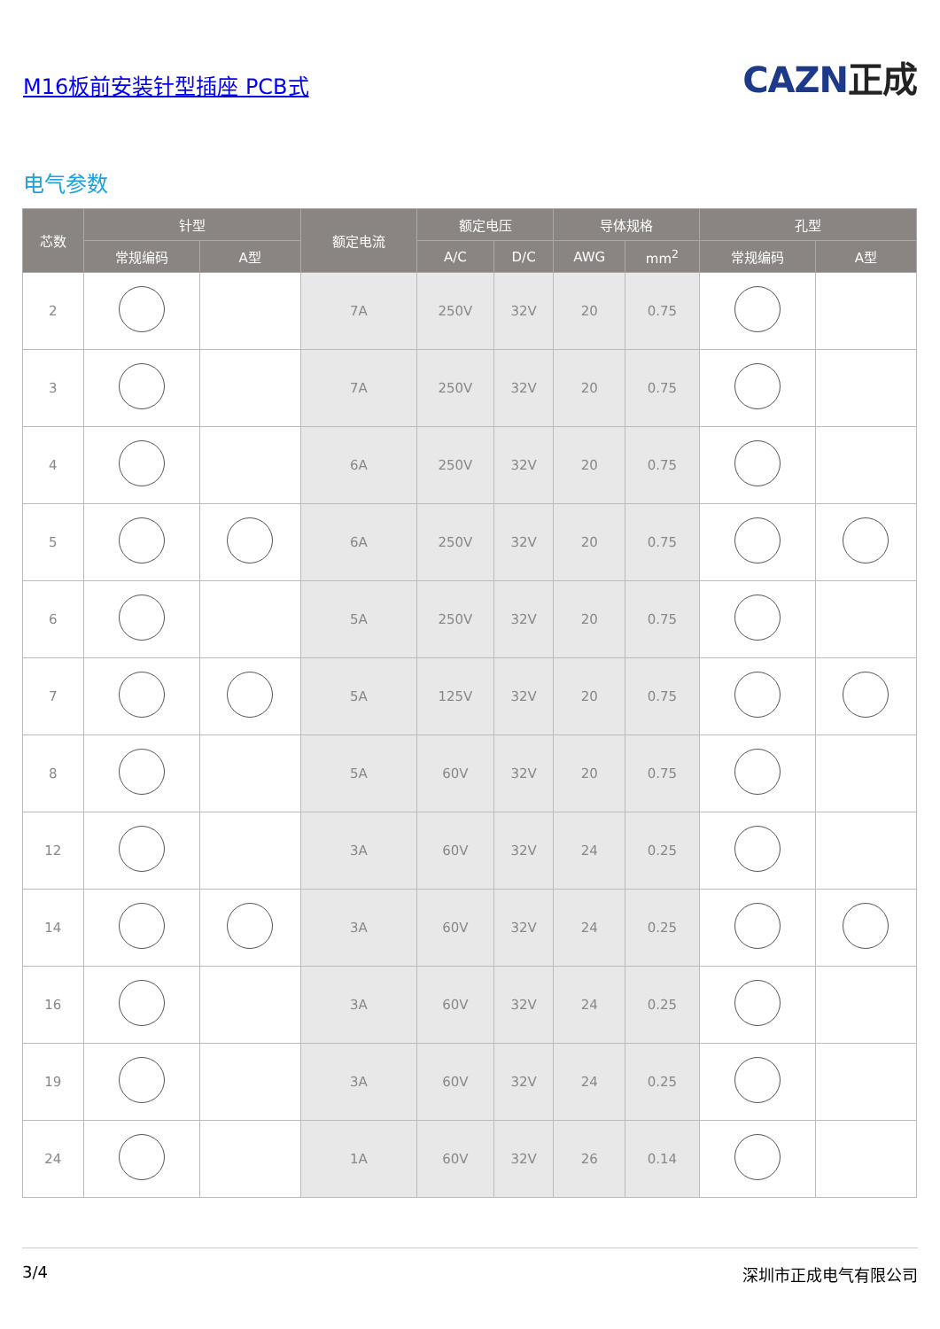M16板前安装针型插座 PCB式
CAZN正成
电气参数
| 芯数 | 针型 | | 额定电流 | 额定电压 | | 导体规格 | | 孔型 | |
| --- | --- | --- | --- | --- | --- | --- | --- | --- | --- |
| | 常规编码 | A型 | | A/C | D/C | AWG | mm<sup>2</sup> | 常规编码 | A型 |
| 2 | | | 7A | 250V | 32V | 20 | 0.75 | | |
| 3 | | | 7A | 250V | 32V | 20 | 0.75 | | |
| 4 | | | 6A | 250V | 32V | 20 | 0.75 | | |
| 5 | | | 6A | 250V | 32V | 20 | 0.75 | | |
| 6 | | | 5A | 250V | 32V | 20 | 0.75 | | |
| 7 | | | 5A | 125V | 32V | 20 | 0.75 | | |
| 8 | | | 5A | 60V | 32V | 20 | 0.75 | | |
| 12 | | | 3A | 60V | 32V | 24 | 0.25 | | |
| 14 | | | 3A | 60V | 32V | 24 | 0.25 | | |
| 16 | | | 3A | 60V | 32V | 24 | 0.25 | | |
| 19 | | | 3A | 60V | 32V | 24 | 0.25 | | |
| 24 | | | 1A | 60V | 32V | 26 | 0.14 | | |
3/4 深圳市正成电气有限公司